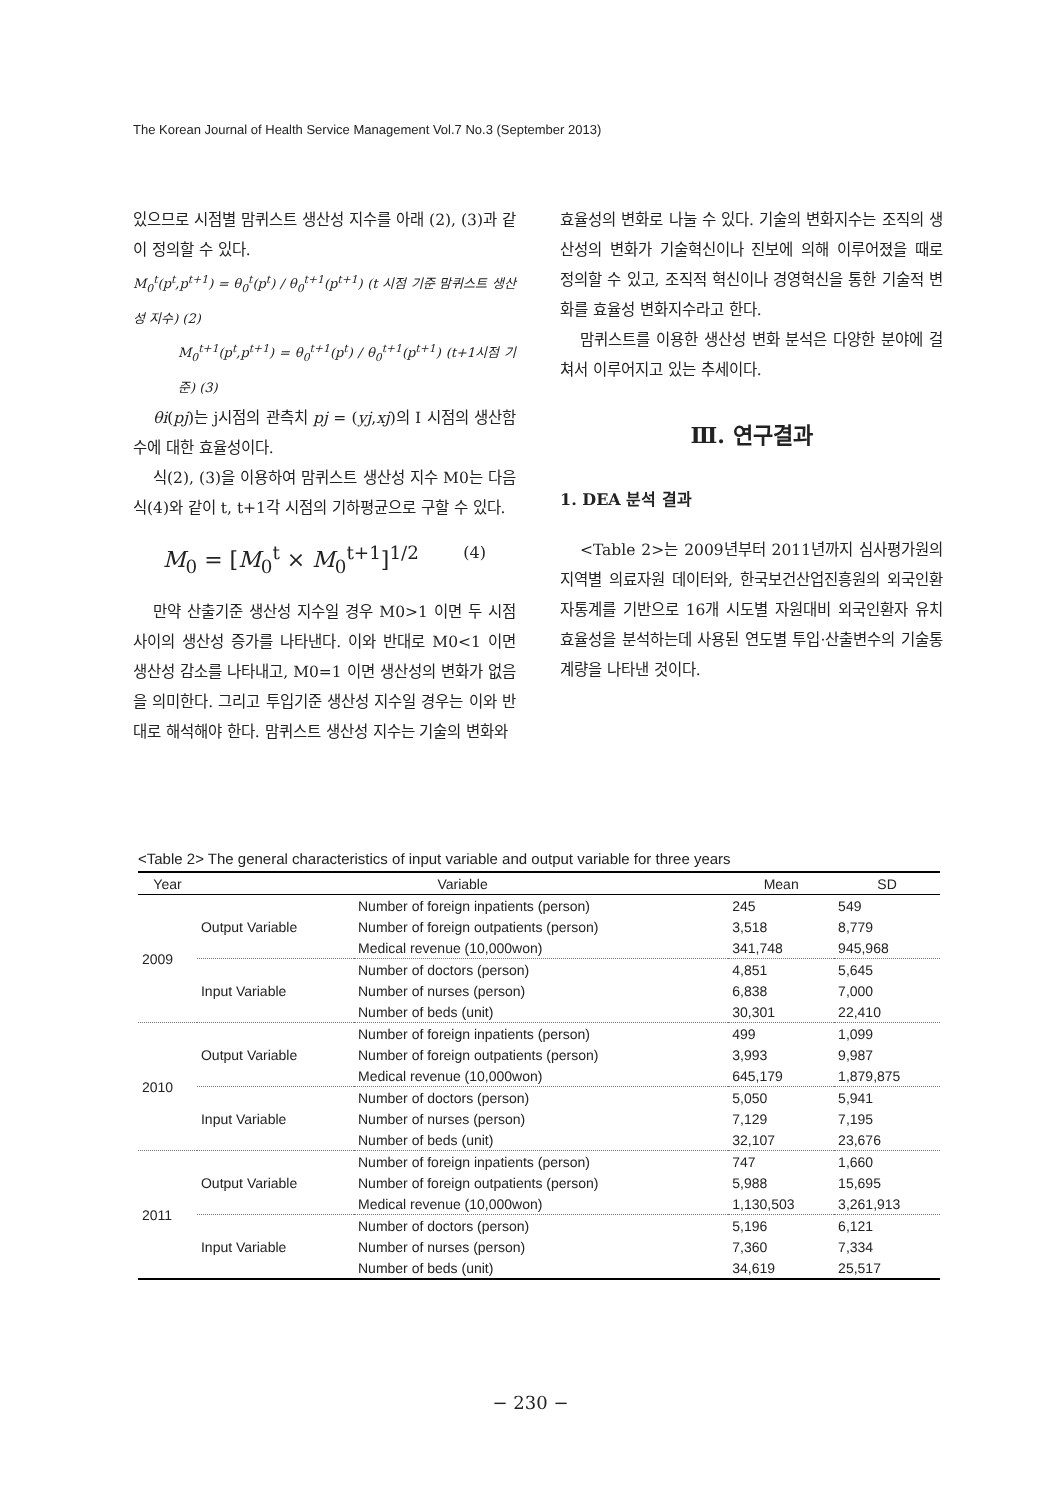The Korean Journal of Health Service Management Vol.7 No.3 (September 2013)
있으므로 시점별 맘퀴스트 생산성 지수를 아래 (2), (3)과 같이 정의할 수 있다.
M<sub>0</sub><sup>t</sup>(p<sup>t</sup>,p<sup>t+1</sup>) = θ<sub>0</sub><sup>t</sup>(p<sup>t</sup>) / θ<sub>0</sub><sup>t+1</sup>(p<sup>t+1</sup>) (t 시점 기준 맘퀴스트 생산성 지수) (2)
M<sub>0</sub><sup>t+1</sup>(p<sup>t</sup>,p<sup>t+1</sup>) = θ<sub>0</sub><sup>t+1</sup>(p<sup>t</sup>) / θ<sub>0</sub><sup>t+1</sup>(p<sup>t+1</sup>) (t+1시점 기준) (3)
θi(pj)는 j시점의 관측치 pj = (yj,xj)의 I 시점의 생산함수에 대한 효율성이다.
식(2), (3)을 이용하여 맘퀴스트 생산성 지수 M0는 다음 식(4)와 같이 t, t+1각 시점의 기하평균으로 구할 수 있다.
M<sub>0</sub> = [M<sub>0</sub><sup>t</sup> × M<sub>0</sub><sup>t+1</sup>]<sup>1/2</sup> (4)
만약 산출기준 생산성 지수일 경우 M0>1 이면 두 시점 사이의 생산성 증가를 나타낸다. 이와 반대로 M0<1 이면 생산성 감소를 나타내고, M0=1 이면 생산성의 변화가 없음을 의미한다. 그리고 투입기준 생산성 지수일 경우는 이와 반대로 해석해야 한다. 맘퀴스트 생산성 지수는 기술의 변화와
효율성의 변화로 나눌 수 있다. 기술의 변화지수는 조직의 생산성의 변화가 기술혁신이나 진보에 의해 이루어졌을 때로 정의할 수 있고, 조직적 혁신이나 경영혁신을 통한 기술적 변화를 효율성 변화지수라고 한다.
맘퀴스트를 이용한 생산성 변화 분석은 다양한 분야에 걸쳐서 이루어지고 있는 추세이다.
Ⅲ. 연구결과
1. DEA 분석 결과
<Table 2>는 2009년부터 2011년까지 심사평가원의 지역별 의료자원 데이터와, 한국보건산업진흥원의 외국인환자통계를 기반으로 16개 시도별 자원대비 외국인환자 유치 효율성을 분석하는데 사용된 연도별 투입·산출변수의 기술통계량을 나타낸 것이다.
<Table 2> The general characteristics of input variable and output variable for three years
| Year | Variable | | Mean | SD |
| --- | --- | --- | --- | --- |
| 2009 | Output Variable | Number of foreign inpatients (person) | 245 | 549 |
| | | Number of foreign outpatients (person) | 3,518 | 8,779 |
| | | Medical revenue (10,000won) | 341,748 | 945,968 |
| | Input Variable | Number of doctors (person) | 4,851 | 5,645 |
| | | Number of nurses (person) | 6,838 | 7,000 |
| | | Number of beds (unit) | 30,301 | 22,410 |
| 2010 | Output Variable | Number of foreign inpatients (person) | 499 | 1,099 |
| | | Number of foreign outpatients (person) | 3,993 | 9,987 |
| | | Medical revenue (10,000won) | 645,179 | 1,879,875 |
| | Input Variable | Number of doctors (person) | 5,050 | 5,941 |
| | | Number of nurses (person) | 7,129 | 7,195 |
| | | Number of beds (unit) | 32,107 | 23,676 |
| 2011 | Output Variable | Number of foreign inpatients (person) | 747 | 1,660 |
| | | Number of foreign outpatients (person) | 5,988 | 15,695 |
| | | Medical revenue (10,000won) | 1,130,503 | 3,261,913 |
| | Input Variable | Number of doctors (person) | 5,196 | 6,121 |
| | | Number of nurses (person) | 7,360 | 7,334 |
| | | Number of beds (unit) | 34,619 | 25,517 |
− 230 −